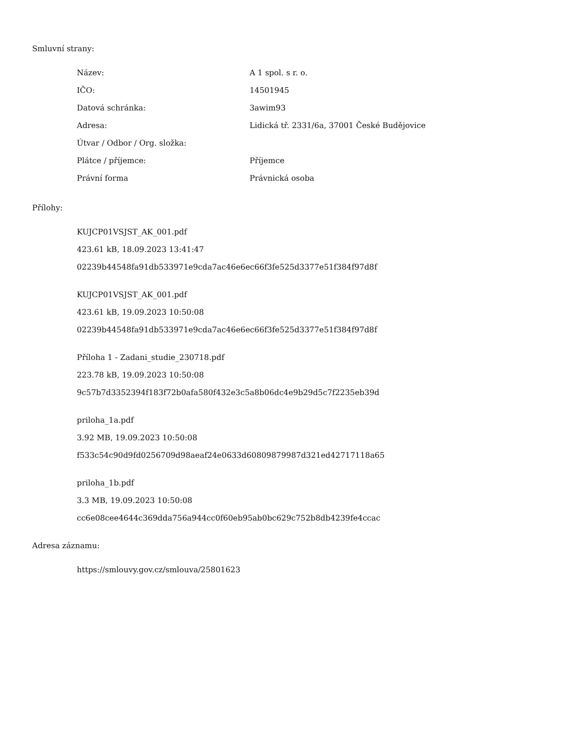Smluvní strany:
| Název: | A 1 spol. s r. o. |
| IČO: | 14501945 |
| Datová schránka: | 3awim93 |
| Adresa: | Lidická tř. 2331/6a, 37001 České Budějovice |
| Útvar / Odbor / Org. složka: | |
| Plátce / příjemce: | Příjemce |
| Právní forma | Právnická osoba |
Přílohy:
KUJCP01VSJST_AK_001.pdf
423.61 kB, 18.09.2023 13:41:47
02239b44548fa91db533971e9cda7ac46e6ec66f3fe525d3377e51f384f97d8f
KUJCP01VSJST_AK_001.pdf
423.61 kB, 19.09.2023 10:50:08
02239b44548fa91db533971e9cda7ac46e6ec66f3fe525d3377e51f384f97d8f
Příloha 1 - Zadani_studie_230718.pdf
223.78 kB, 19.09.2023 10:50:08
9c57b7d3352394f183f72b0afa580f432e3c5a8b06dc4e9b29d5c7f2235eb39d
priloha_1a.pdf
3.92 MB, 19.09.2023 10:50:08
f533c54c90d9fd0256709d98aeaf24e0633d60809879987d321ed42717118a65
priloha_1b.pdf
3.3 MB, 19.09.2023 10:50:08
cc6e08cee4644c369dda756a944cc0f60eb95ab0bc629c752b8db4239fe4ccac
Adresa záznamu:
https://smlouvy.gov.cz/smlouva/25801623